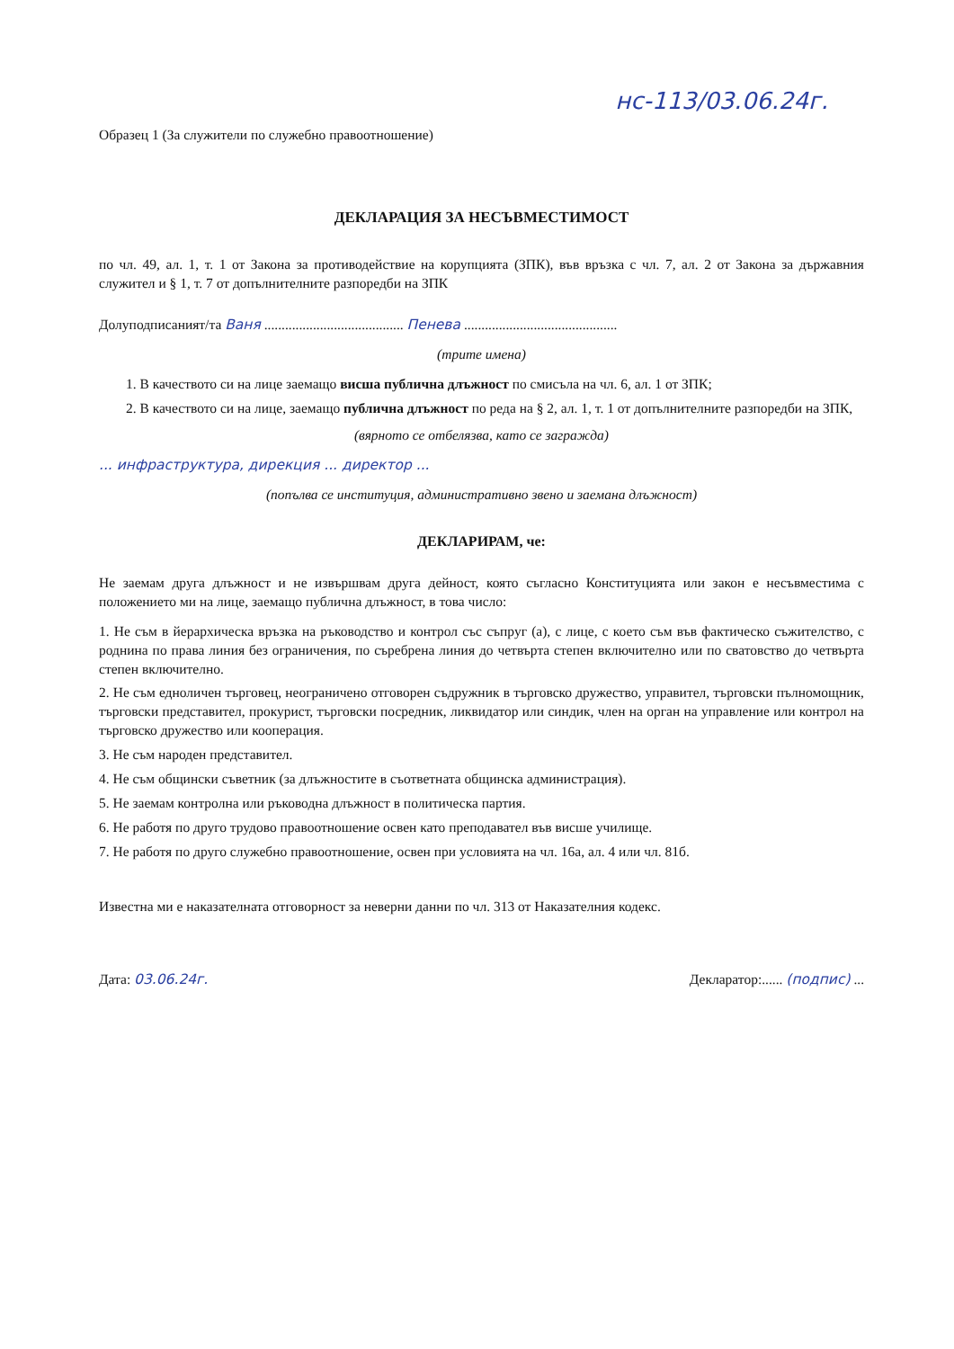нс-113/03.06.24г.
Образец 1 (За служители по служебно правоотношение)
ДЕКЛАРАЦИЯ ЗА НЕСЪВМЕСТИМОСТ
по чл. 49, ал. 1, т. 1 от Закона за противодействие на корупцията (ЗПК), във връзка с чл. 7, ал. 2 от Закона за държавния служител и § 1, т. 7 от допълнителните разпоредби на ЗПК
Долуподписаният/та Ваня ........................................ Пенева ............................................
(трите имена)
1. В качеството си на лице заемащо висша публична длъжност по смисъла на чл. 6, ал. 1 от ЗПК;
2. В качеството си на лице, заемащо публична длъжност по реда на § 2, ал. 1, т. 1 от допълнителните разпоредби на ЗПК,
(вярното се отбелязва, като се загражда)
... инфраструктура, дирекция ... директор ...
(попълва се институция, административно звено и заемана длъжност)
ДЕКЛАРИРАМ, че:
Не заемам друга длъжност и не извършвам друга дейност, която съгласно Конституцията или закон е несъвместима с положението ми на лице, заемащо публична длъжност, в това число:
1. Не съм в йерархическа връзка на ръководство и контрол със съпруг (а), с лице, с което съм във фактическо съжителство, с роднина по права линия без ограничения, по съребрена линия до четвърта степен включително или по сватовство до четвърта степен включително.
2. Не съм едноличен търговец, неограничено отговорен съдружник в търговско дружество, управител, търговски пълномощник, търговски представител, прокурист, търговски посредник, ликвидатор или синдик, член на орган на управление или контрол на търговско дружество или кооперация.
3. Не съм народен представител.
4. Не съм общински съветник (за длъжностите в съответната общинска администрация).
5. Не заемам контролна или ръководна длъжност в политическа партия.
6. Не работя по друго трудово правоотношение освен като преподавател във висше училище.
7. Не работя по друго служебно правоотношение, освен при условията на чл. 16а, ал. 4 или чл. 81б.
Известна ми е наказателната отговорност за неверни данни по чл. 313 от Наказателния кодекс.
Дата: 03.06.24г. Декларатор:...... (подпис) ...